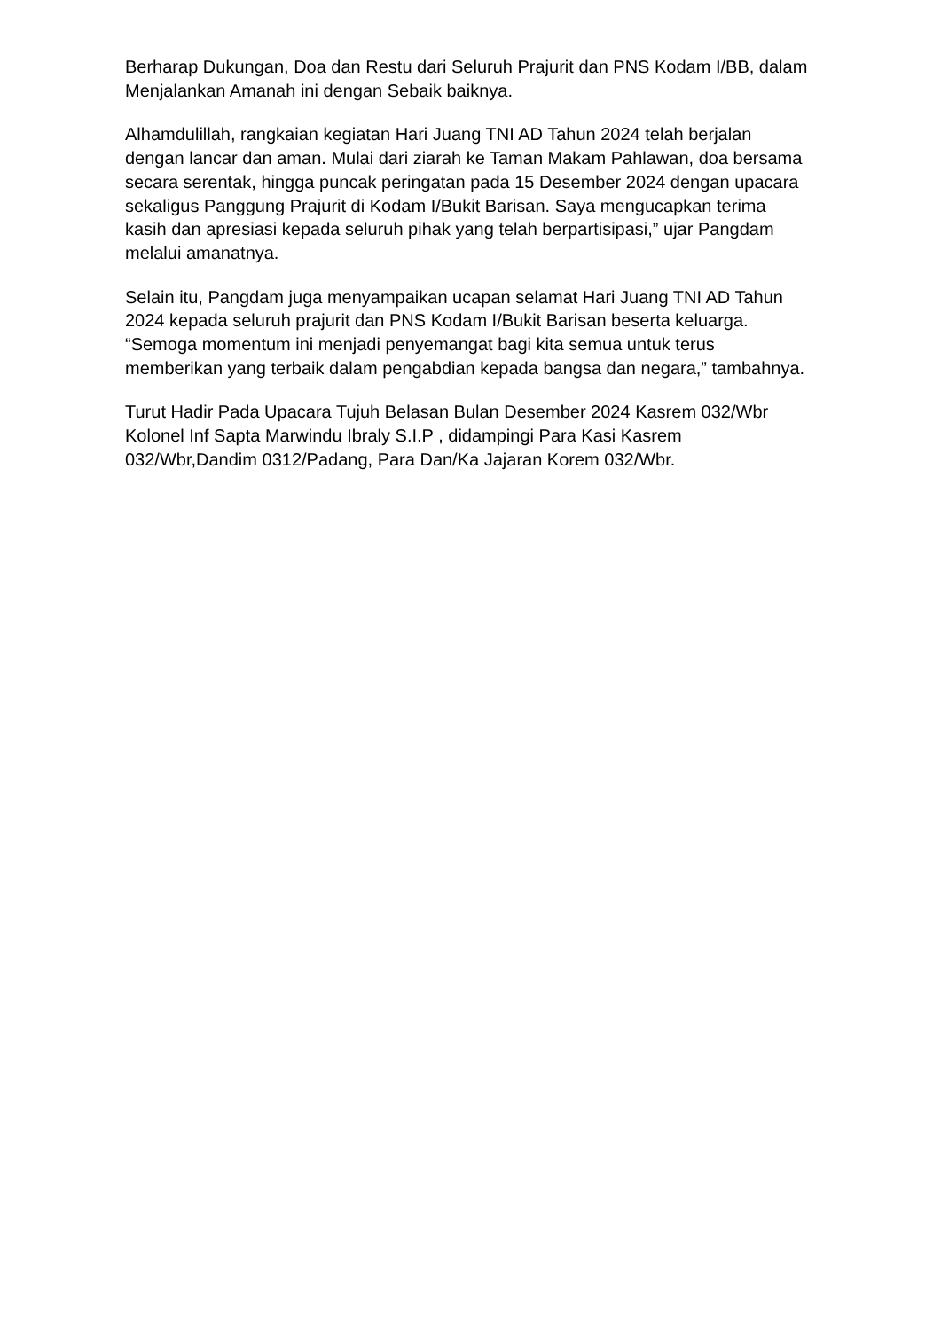Berharap Dukungan, Doa dan Restu dari Seluruh Prajurit dan PNS Kodam I/BB, dalam Menjalankan Amanah ini dengan Sebaik baiknya.
Alhamdulillah, rangkaian kegiatan Hari Juang TNI AD Tahun 2024 telah berjalan dengan lancar dan aman. Mulai dari ziarah ke Taman Makam Pahlawan, doa bersama secara serentak, hingga puncak peringatan pada 15 Desember 2024 dengan upacara sekaligus Panggung Prajurit di Kodam I/Bukit Barisan. Saya mengucapkan terima kasih dan apresiasi kepada seluruh pihak yang telah berpartisipasi,” ujar Pangdam melalui amanatnya.
Selain itu, Pangdam juga menyampaikan ucapan selamat Hari Juang TNI AD Tahun 2024 kepada seluruh prajurit dan PNS Kodam I/Bukit Barisan beserta keluarga. “Semoga momentum ini menjadi penyemangat bagi kita semua untuk terus memberikan yang terbaik dalam pengabdian kepada bangsa dan negara,” tambahnya.
Turut Hadir Pada Upacara Tujuh Belasan Bulan Desember 2024 Kasrem 032/Wbr Kolonel Inf Sapta Marwindu Ibraly S.I.P , didampingi Para Kasi Kasrem 032/Wbr,Dandim 0312/Padang, Para Dan/Ka Jajaran Korem 032/Wbr.